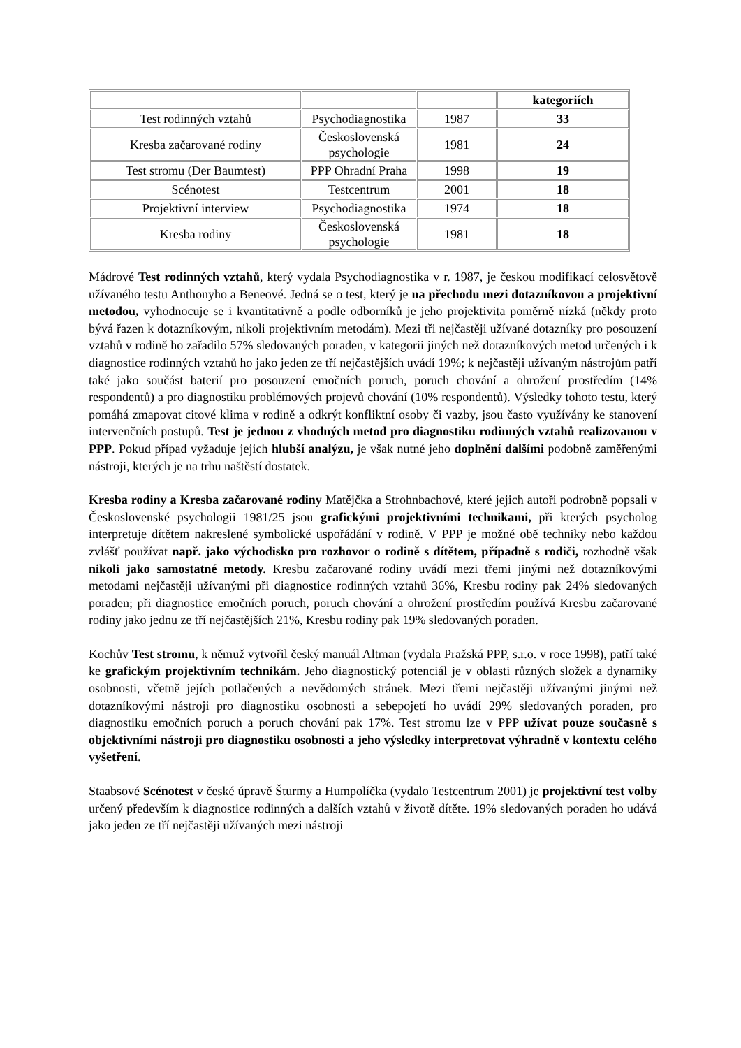| | | | kategoriích |
| Test rodinných vztahů | Psychodiagnostika | 1987 | 33 |
| Kresba začarované rodiny | Československá psychologie | 1981 | 24 |
| Test stromu (Der Baumtest) | PPP Ohradní Praha | 1998 | 19 |
| Scénotest | Testcentrum | 2001 | 18 |
| Projektivní interview | Psychodiagnostika | 1974 | 18 |
| Kresba rodiny | Československá psychologie | 1981 | 18 |
Mádrové Test rodinných vztahů, který vydala Psychodiagnostika v r. 1987, je českou modifikací celosvětově užívaného testu Anthonyho a Beneové. Jedná se o test, který je na přechodu mezi dotazníkovou a projektivní metodou, vyhodnocuje se i kvantitativně a podle odborníků je jeho projektivita poměrně nízká (někdy proto bývá řazen k dotazníkovým, nikoli projektivním metodám). Mezi tři nejčastěji užívané dotazníky pro posouzení vztahů v rodině ho zařadilo 57% sledovaných poraden, v kategorii jiných než dotazníkových metod určených i k diagnostice rodinných vztahů ho jako jeden ze tří nejčastějších uvádí 19%; k nejčastěji užívaným nástrojům patří také jako součást baterií pro posouzení emočních poruch, poruch chování a ohrožení prostředím (14% respondentů) a pro diagnostiku problémových projevů chování (10% respondentů). Výsledky tohoto testu, který pomáhá zmapovat citové klima v rodině a odkrýt konfliktní osoby či vazby, jsou často využívány ke stanovení intervenčních postupů. Test je jednou z vhodných metod pro diagnostiku rodinných vztahů realizovanou v PPP. Pokud případ vyžaduje jejich hlubší analýzu, je však nutné jeho doplnění dalšími podobně zaměřenými nástroji, kterých je na trhu naštěstí dostatek.
Kresba rodiny a Kresba začarované rodiny Matějčka a Strohnbachové, které jejich autoři podrobně popsali v Československé psychologii 1981/25 jsou grafickými projektivními technikami, při kterých psycholog interpretuje dítětem nakreslené symbolické uspořádání v rodině. V PPP je možné obě techniky nebo každou zvlášť používat např. jako východisko pro rozhovor o rodině s dítětem, případně s rodiči, rozhodně však nikoli jako samostatné metody. Kresbu začarované rodiny uvádí mezi třemi jinými než dotazníkovými metodami nejčastěji užívanými při diagnostice rodinných vztahů 36%, Kresbu rodiny pak 24% sledovaných poraden; při diagnostice emočních poruch, poruch chování a ohrožení prostředím používá Kresbu začarované rodiny jako jednu ze tří nejčastějších 21%, Kresbu rodiny pak 19% sledovaných poraden.
Kochův Test stromu, k němuž vytvořil český manuál Altman (vydala Pražská PPP, s.r.o. v roce 1998), patří také ke grafickým projektivním technikám. Jeho diagnostický potenciál je v oblasti různých složek a dynamiky osobnosti, včetně jejích potlačených a nevědomých stránek. Mezi třemi nejčastěji užívanými jinými než dotazníkovými nástroji pro diagnostiku osobnosti a sebepojetí ho uvádí 29% sledovaných poraden, pro diagnostiku emočních poruch a poruch chování pak 17%. Test stromu lze v PPP užívat pouze současně s objektivními nástroji pro diagnostiku osobnosti a jeho výsledky interpretovat výhradně v kontextu celého vyšetření.
Staabsové Scénotest v české úpravě Šturmy a Humpolíčka (vydalo Testcentrum 2001) je projektivní test volby určený především k diagnostice rodinných a dalších vztahů v životě dítěte. 19% sledovaných poraden ho udává jako jeden ze tří nejčastěji užívaných mezi nástroji